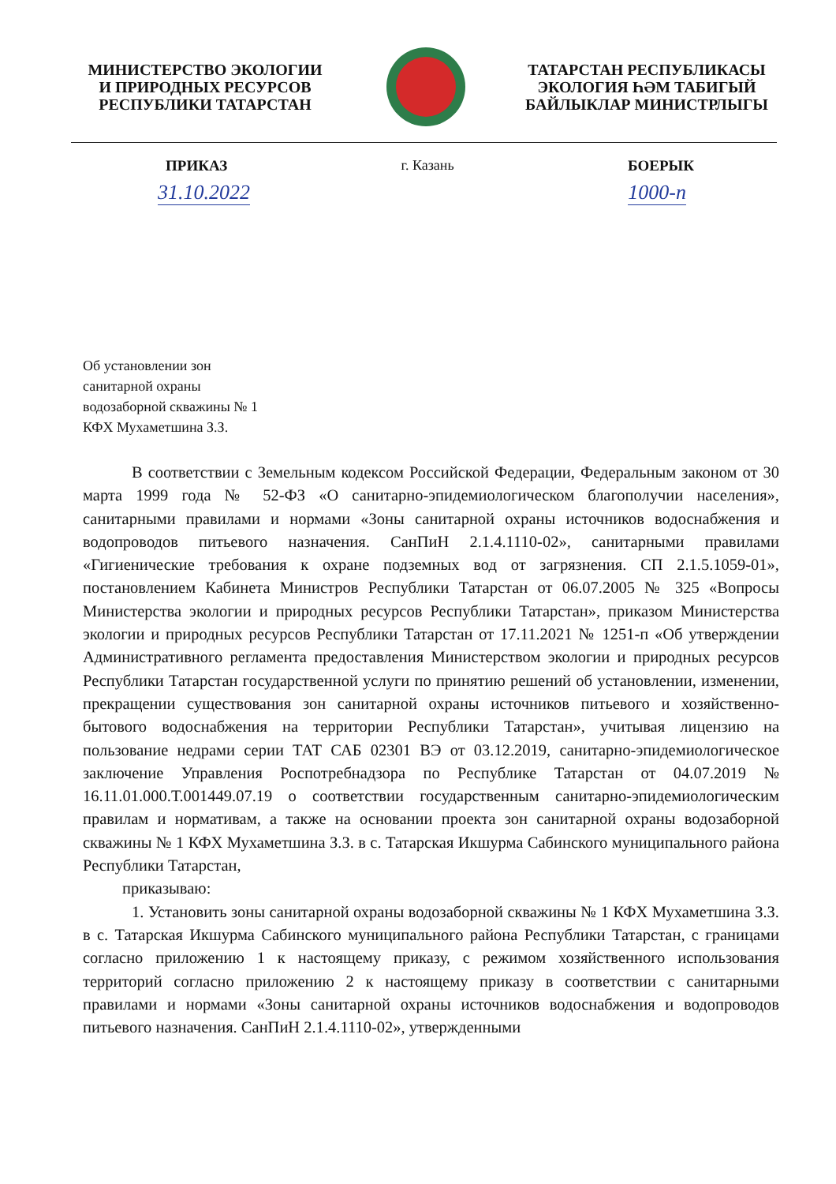МИНИСТЕРСТВО ЭКОЛОГИИ
И ПРИРОДНЫХ РЕСУРСОВ
РЕСПУБЛИКИ ТАТАРСТАН
ТАТАРСТАН РЕСПУБЛИКАСЫ
ЭКОЛОГИЯ ҺӘМ ТАБИГЫЙ
БАЙЛЫКЛАР МИНИСТРЛЫГЫ
ПРИКАЗ г. Казань БОЕРЫК
31.10.2022 1000-п
Об установлении зон
санитарной охраны
водозаборной скважины № 1
КФХ Мухаметшина З.З.
В соответствии с Земельным кодексом Российской Федерации, Федеральным законом от 30 марта 1999 года № 52-ФЗ «О санитарно-эпидемиологическом благополучии населения», санитарными правилами и нормами «Зоны санитарной охраны источников водоснабжения и водопроводов питьевого назначения. СанПиН 2.1.4.1110-02», санитарными правилами «Гигиенические требования к охране подземных вод от загрязнения. СП 2.1.5.1059-01», постановлением Кабинета Министров Республики Татарстан от 06.07.2005 № 325 «Вопросы Министерства экологии и природных ресурсов Республики Татарстан», приказом Министерства экологии и природных ресурсов Республики Татарстан от 17.11.2021 № 1251-п «Об утверждении Административного регламента предоставления Министерством экологии и природных ресурсов Республики Татарстан государственной услуги по принятию решений об установлении, изменении, прекращении существования зон санитарной охраны источников питьевого и хозяйственно-бытового водоснабжения на территории Республики Татарстан», учитывая лицензию на пользование недрами серии ТАТ САБ 02301 ВЭ от 03.12.2019, санитарно-эпидемиологическое заключение Управления Роспотребнадзора по Республике Татарстан от 04.07.2019 № 16.11.01.000.Т.001449.07.19 о соответствии государственным санитарно-эпидемиологическим правилам и нормативам, а также на основании проекта зон санитарной охраны водозаборной скважины № 1 КФХ Мухаметшина З.З. в с. Татарская Икшурма Сабинского муниципального района Республики Татарстан,
приказываю:
1. Установить зоны санитарной охраны водозаборной скважины № 1 КФХ Мухаметшина З.З. в с. Татарская Икшурма Сабинского муниципального района Республики Татарстан, с границами согласно приложению 1 к настоящему приказу, с режимом хозяйственного использования территорий согласно приложению 2 к настоящему приказу в соответствии с санитарными правилами и нормами «Зоны санитарной охраны источников водоснабжения и водопроводов питьевого назначения. СанПиН 2.1.4.1110-02», утвержденными